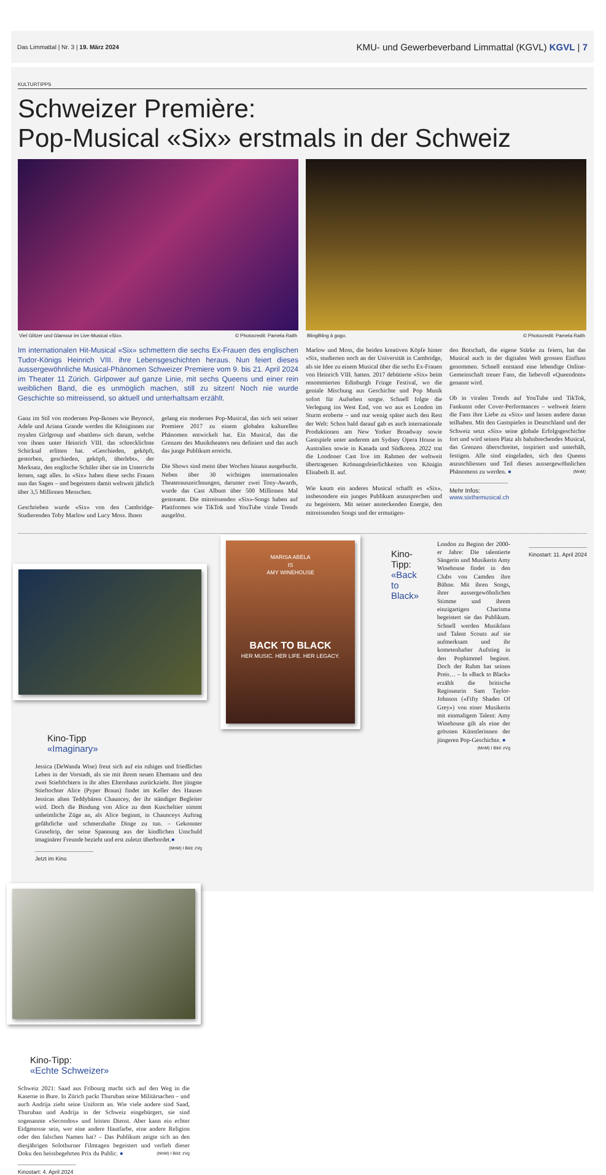Das Limmattal | Nr. 3 | 19. März 2024 KMU- und Gewerbeverband Limmattal (KGVL) KGVL | 7
KULTURTIPPS
Schweizer Première:
Pop-Musical «Six» erstmals in der Schweiz
Viel Glitzer und Glamour im Live-Musical «Six». © Photocredit: Pamela Raith
BlingBling à gogo. © Photocredit: Pamela Raith
Im internationalen Hit-Musical «Six» schmettern die sechs Ex-Frauen des englischen Tudor-Königs Heinrich VIII. ihre Lebensgeschichten heraus. Nun feiert dieses aussergewöhnliche Musical-Phänomen Schweizer Premiere vom 9. bis 21. April 2024 im Theater 11 Zürich. Girlpower auf ganze Linie, mit sechs Queens und einer rein weiblichen Band, die es unmöglich machen, still zu sitzen! Noch nie wurde Geschichte so mitreissend, so aktuell und unterhaltsam erzählt.
Ganz im Stil von modernen Pop-Ikonen wie Beyoncé, Adele und Ariana Grande werden die Königinnen zur royalen Girlgroup und «battlen» sich darum, welche von ihnen unter Heinrich VIII. das schrecklichste Schicksal erlitten hat. «Geschieden, geköpft, gestorben, geschieden, geköpft, überlebt», der Merksatz, den englische Schüler über sie im Unterricht lernen, sagt alles. In «Six» haben diese sechs Frauen nun das Sagen – und begeistern damit weltweit jährlich über 3,5 Millionen Menschen.
Geschrieben wurde «Six» von den Cambridge-Studierenden Toby Marlow und Lucy Moss. Ihnen
gelang ein modernes Pop-Musical, das sich seit seiner Premiere 2017 zu einem globalen kulturellen Phänomen entwickelt hat. Ein Musical, das die Grenzen des Musiktheaters neu definiert und das auch das junge Publikum erreicht.
Die Shows sind meist über Wochen hinaus ausgebucht. Neben über 30 wichtigen internationalen Theaterauszeichnungen, darunter zwei Tony-Awards, wurde das Cast Album über 500 Millionen Mal gestreamt. Die mitreissenden «Six»-Songs haben auf Plattformen wie TikTok und YouTube virale Trends ausgelöst.
Marlow und Moss, die beiden kreativen Köpfe hinter «Six, studierten noch an der Universität in Cambridge, als sie Idee zu einem Musical über die sechs Ex-Frauen von Heinrich VIII. hatten. 2017 debütierte «Six» beim renommierten Edinburgh Fringe Festival, wo die geniale Mischung aus Geschichte und Pop Musik sofort für Aufsehen sorgte. Schnell folgte die Verlegung ins West End, von wo aus es London im Sturm eroberte – und nur wenig später auch den Rest der Welt: Schon bald darauf gab es auch internationale Produktionen am New Yorker Broadway sowie Gastspiele unter anderem am Sydney Opera House in Australien sowie in Kanada und Südkorea. 2022 trat die Londoner Cast live im Rahmen der weltweit übertragenen Krönungsfeierlichkeiten von Königin Elisabeth II. auf.
Wie kaum ein anderes Musical schafft es «Six», insbesondere ein junges Publikum anzusprechen und zu begeistern. Mit seiner ansteckenden Energie, den mitreissenden Songs und der ermutigen-
den Botschaft, die eigene Stärke zu feiern, hat das Musical auch in der digitalen Welt grossen Einfluss genommen. Schnell entstand eine lebendige Online-Gemeinschaft treuer Fans, die liebevoll «Queendom» genannt wird.
Ob in viralen Trends auf YouTube und TikTok, Fankunst oder Cover-Performances – weltweit feiern die Fans ihre Liebe zu «Six» und lassen andere daran teilhaben. Mit den Gastspielen in Deutschland und der Schweiz setzt «Six» seine globale Erfolgsgeschichte fort und wird seinen Platz als bahnbrechendes Musical, das Grenzen überschreitet, inspiriert und unterhält, festigen. Alle sind eingeladen, sich den Queens anzuschliessen und Teil dieses aussergewöhnlichen Phänomens zu werden. ● (MnM)
Mehr Infos:
www.sixthemusical.ch
Kino-Tipp
«Imaginary»
Jessica (DeWanda Wise) freut sich auf ein ruhiges und friedliches Leben in der Vorstadt, als sie mit ihrem neuen Ehemann und den zwei Stieftöchtern in ihr altes Elternhaus zurückzieht. Ihre jüngste Stieftochter Alice (Pyper Braun) findet im Keller des Hauses Jessicas alten Teddybären Chauncey, der ihr ständiger Begleiter wird. Doch die Bindung von Alice zu dem Kuscheltier nimmt unheimliche Züge an, als Alice beginnt, in Chaunceys Auftrag gefährliche und schmerzhafte Dinge zu tun. – Gekonnter Gruseltrip, der seine Spannung aus der kindlichen Unschuld imaginärer Freunde bezieht und erst zuletzt überbordet.● (MnM) I Bild: zVg
Jetzt im Kino
MARISA ABELA
IS
AMY WINEHOUSE
BACK TO BLACK
HER MUSIC. HER LIFE. HER LEGACY.
Kino-Tipp:
«Back to Black»
London zu Beginn der 2000-er Jahre: Die talentierte Sängerin und Musikerin Amy Winehouse findet in den Clubs von Camden ihre Bühne. Mit ihren Songs, ihrer aussergewöhnlichen Stimme und ihrem einzigartigen Charisma begeistert sie das Publikum. Schnell werden Musikfans und Talent Scouts auf sie aufmerksam und ihr kometenhafter Aufstieg in den Pophimmel beginnt. Doch der Ruhm hat seinen Preis… – In «Back to Black» erzählt die britische Regisseurin Sam Taylor-Johnson («Fifty Shades Of Grey») von einer Musikerin mit einmaligem Talent: Amy Winehouse gilt als eine der grössten Künstlerinnen der jüngeren Pop-Geschichte. ●
(MnM) I Bild: zVg
Kinostart: 11. April 2024
Kino-Tipp:
«Echte Schweizer»
Schweiz 2021: Saad aus Fribourg macht sich auf den Weg in die Kaserne in Bure. In Zürich packt Thuruban seine Militärsachen – und auch Andrija zieht seine Uniform an. Wie viele andere sind Saad, Thuruban und Andrija in der Schweiz eingebürgert, sie sind sogenannte «Secondos» und leisten Dienst. Aber kann ein echter Eidgenosse sein, wer eine andere Hautfarbe, eine andere Religion oder den falschen Namen hat? – Das Publikum zeigte sich an den diesjährigen Solothurner Filmtagen begeistert und verlieh dieser Doku den heissbegehrten Prix du Public. ● (MnM) I Bild: zVg
Kinostart: 4. April 2024